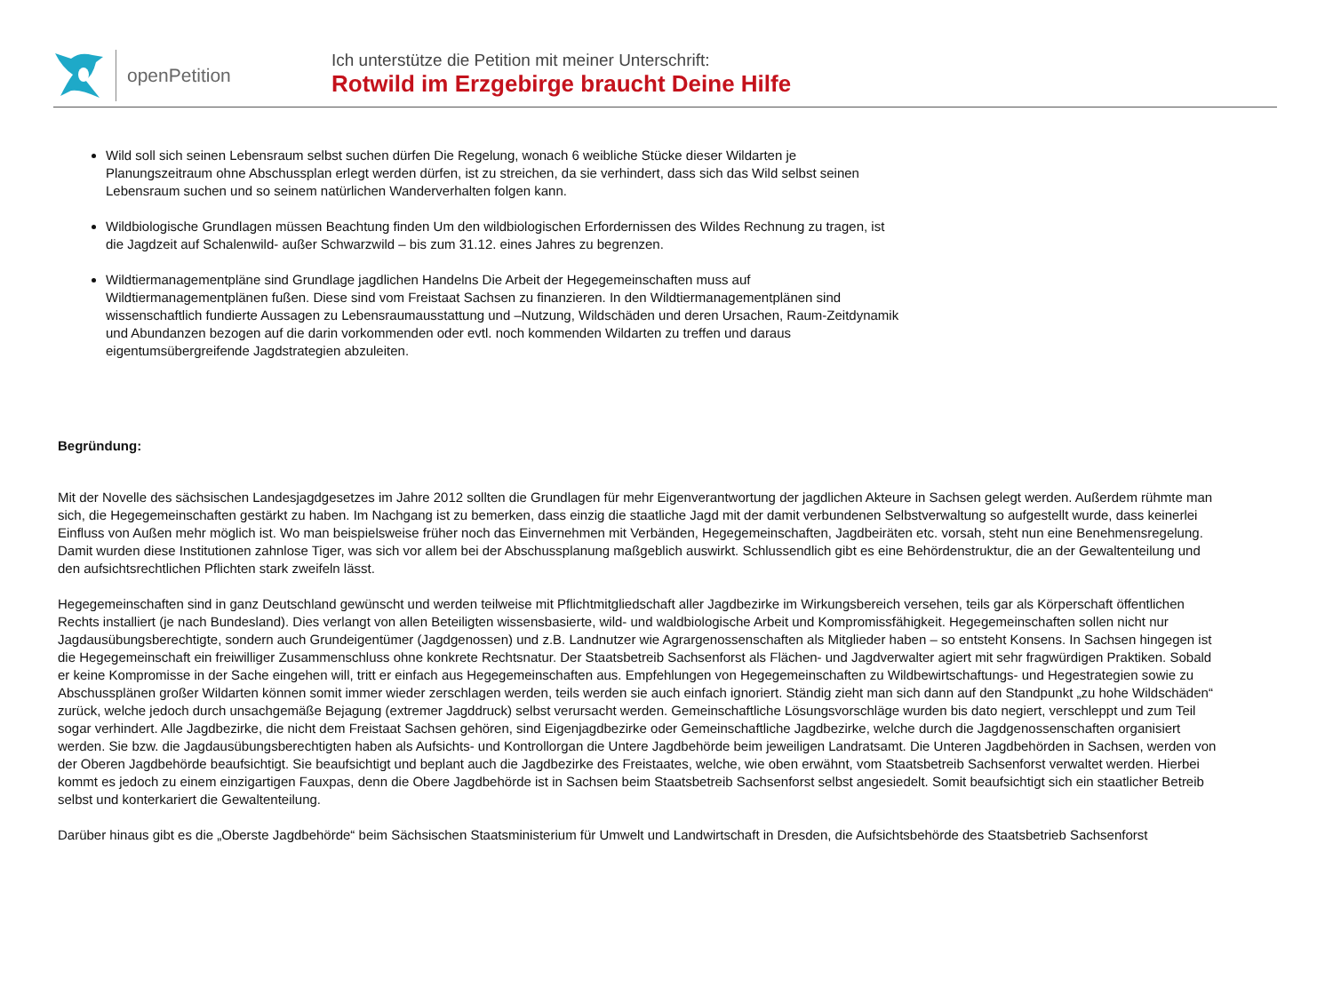openPetition
Ich unterstütze die Petition mit meiner Unterschrift:
Rotwild im Erzgebirge braucht Deine Hilfe
Wild soll sich seinen Lebensraum selbst suchen dürfen Die Regelung, wonach 6 weibliche Stücke dieser Wildarten je Planungszeitraum ohne Abschussplan erlegt werden dürfen, ist zu streichen, da sie verhindert, dass sich das Wild selbst seinen Lebensraum suchen und so seinem natürlichen Wanderverhalten folgen kann.
Wildbiologische Grundlagen müssen Beachtung finden Um den wildbiologischen Erfordernissen des Wildes Rechnung zu tragen, ist die Jagdzeit auf Schalenwild- außer Schwarzwild – bis zum 31.12. eines Jahres zu begrenzen.
Wildtiermanagementpläne sind Grundlage jagdlichen Handelns Die Arbeit der Hegegemeinschaften muss auf Wildtiermanagementplänen fußen. Diese sind vom Freistaat Sachsen zu finanzieren. In den Wildtiermanagementplänen sind wissenschaftlich fundierte Aussagen zu Lebensraumausstattung und –Nutzung, Wildschäden und deren Ursachen, Raum-Zeitdynamik und Abundanzen bezogen auf die darin vorkommenden oder evtl. noch kommenden Wildarten zu treffen und daraus eigentumsübergreifende Jagdstrategien abzuleiten.
Begründung:
Mit der Novelle des sächsischen Landesjagdgesetzes im Jahre 2012 sollten die Grundlagen für mehr Eigenverantwortung der jagdlichen Akteure in Sachsen gelegt werden. Außerdem rühmte man sich, die Hegegemeinschaften gestärkt zu haben. Im Nachgang ist zu bemerken, dass einzig die staatliche Jagd mit der damit verbundenen Selbstverwaltung so aufgestellt wurde, dass keinerlei Einfluss von Außen mehr möglich ist. Wo man beispielsweise früher noch das Einvernehmen mit Verbänden, Hegegemeinschaften, Jagdbeiräten etc. vorsah, steht nun eine Benehmensregelung. Damit wurden diese Institutionen zahnlose Tiger, was sich vor allem bei der Abschussplanung maßgeblich auswirkt. Schlussendlich gibt es eine Behördenstruktur, die an der Gewaltenteilung und den aufsichtsrechtlichen Pflichten stark zweifeln lässt.
Hegegemeinschaften sind in ganz Deutschland gewünscht und werden teilweise mit Pflichtmitgliedschaft aller Jagdbezirke im Wirkungsbereich versehen, teils gar als Körperschaft öffentlichen Rechts installiert (je nach Bundesland). Dies verlangt von allen Beteiligten wissensbasierte, wild- und waldbiologische Arbeit und Kompromissfähigkeit. Hegegemeinschaften sollen nicht nur Jagdausübungsberechtigte, sondern auch Grundeigentümer (Jagdgenossen) und z.B. Landnutzer wie Agrargenossenschaften als Mitglieder haben – so entsteht Konsens. In Sachsen hingegen ist die Hegegemeinschaft ein freiwilliger Zusammenschluss ohne konkrete Rechtsnatur. Der Staatsbetreib Sachsenforst als Flächen- und Jagdverwalter agiert mit sehr fragwürdigen Praktiken. Sobald er keine Kompromisse in der Sache eingehen will, tritt er einfach aus Hegegemeinschaften aus. Empfehlungen von Hegegemeinschaften zu Wildbewirtschaftungs- und Hegestrategien sowie zu Abschussplänen großer Wildarten können somit immer wieder zerschlagen werden, teils werden sie auch einfach ignoriert. Ständig zieht man sich dann auf den Standpunkt „zu hohe Wildschäden“ zurück, welche jedoch durch unsachgemäße Bejagung (extremer Jagddruck) selbst verursacht werden. Gemeinschaftliche Lösungsvorschläge wurden bis dato negiert, verschleppt und zum Teil sogar verhindert. Alle Jagdbezirke, die nicht dem Freistaat Sachsen gehören, sind Eigenjagdbezirke oder Gemeinschaftliche Jagdbezirke, welche durch die Jagdgenossenschaften organisiert werden. Sie bzw. die Jagdausübungsberechtigten haben als Aufsichts- und Kontrollorgan die Untere Jagdbehörde beim jeweiligen Landratsamt. Die Unteren Jagdbehörden in Sachsen, werden von der Oberen Jagdbehörde beaufsichtigt. Sie beaufsichtigt und beplant auch die Jagdbezirke des Freistaates, welche, wie oben erwähnt, vom Staatsbetreib Sachsenforst verwaltet werden. Hierbei kommt es jedoch zu einem einzigartigen Fauxpas, denn die Obere Jagdbehörde ist in Sachsen beim Staatsbetreib Sachsenforst selbst angesiedelt. Somit beaufsichtigt sich ein staatlicher Betreib selbst und konterkariert die Gewaltenteilung.
Darüber hinaus gibt es die „Oberste Jagdbehörde“ beim Sächsischen Staatsministerium für Umwelt und Landwirtschaft in Dresden, die Aufsichtsbehörde des Staatsbetrieb Sachsenforst